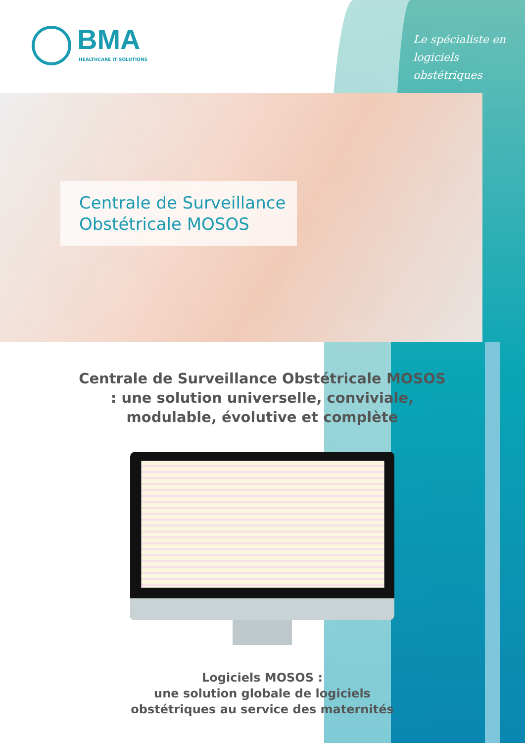BMA
HEALTHCARE IT SOLUTIONS
Le spécialiste en
logiciels obstétriques
Centrale de Surveillance Obstétricale MOSOS
Centrale de Surveillance Obstétricale MOSOS : une solution universelle, conviviale, modulable, évolutive et complète
Logiciels MOSOS :
une solution globale de logiciels
obstétriques au service des maternités